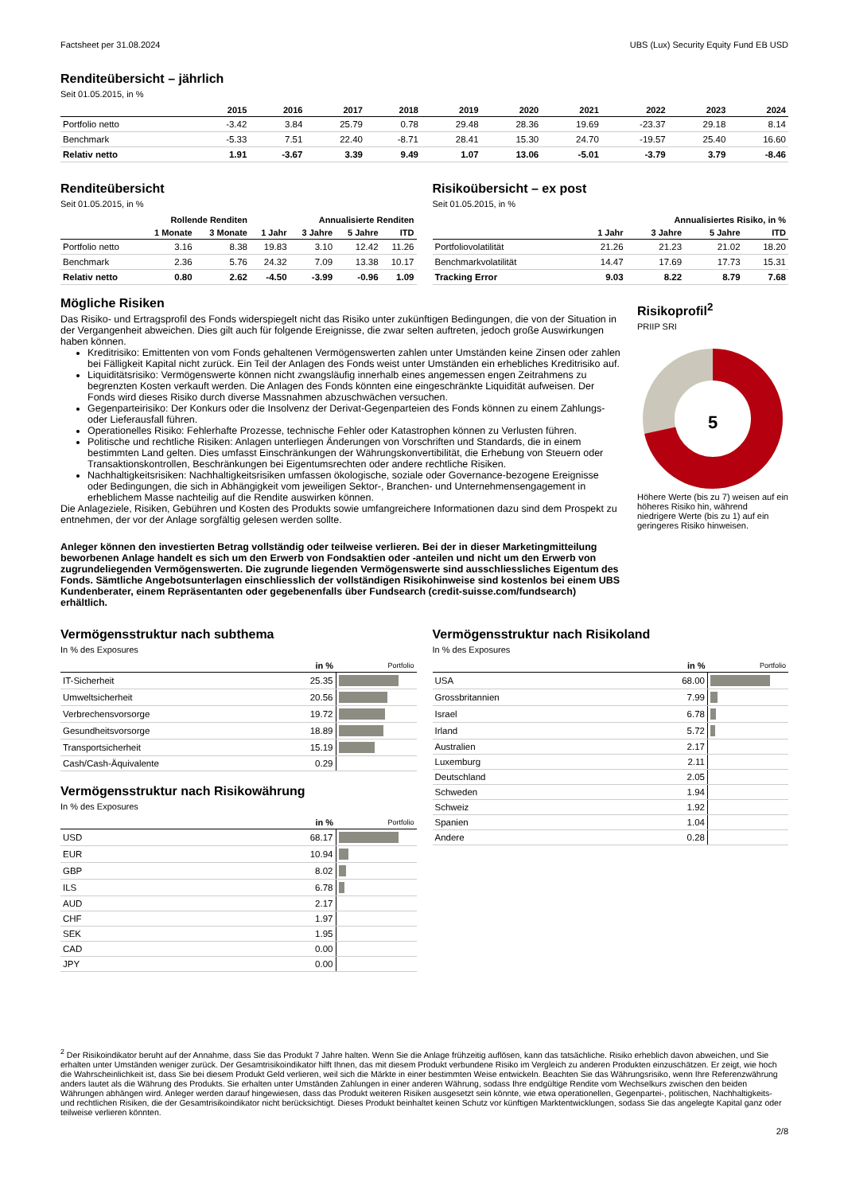Factsheet per 31.08.2024 UBS (Lux) Security Equity Fund EB USD
Renditeübersicht – jährlich
Seit 01.05.2015, in %
| | 2015 | 2016 | 2017 | 2018 | 2019 | 2020 | 2021 | 2022 | 2023 | 2024 |
| --- | --- | --- | --- | --- | --- | --- | --- | --- | --- | --- |
| Portfolio netto | -3.42 | 3.84 | 25.79 | 0.78 | 29.48 | 28.36 | 19.69 | -23.37 | 29.18 | 8.14 |
| Benchmark | -5.33 | 7.51 | 22.40 | -8.71 | 28.41 | 15.30 | 24.70 | -19.57 | 25.40 | 16.60 |
| Relativ netto | 1.91 | -3.67 | 3.39 | 9.49 | 1.07 | 13.06 | -5.01 | -3.79 | 3.79 | -8.46 |
Renditeübersicht
Seit 01.05.2015, in %
| | Rollende Renditen | | Annualisierte Renditen | | | |
| --- | --- | --- | --- | --- | --- | --- |
| | 1 Monate | 3 Monate | 1 Jahr | 3 Jahre | 5 Jahre | ITD |
| Portfolio netto | 3.16 | 8.38 | 19.83 | 3.10 | 12.42 | 11.26 |
| Benchmark | 2.36 | 5.76 | 24.32 | 7.09 | 13.38 | 10.17 |
| Relativ netto | 0.80 | 2.62 | -4.50 | -3.99 | -0.96 | 1.09 |
Risikoübersicht – ex post
Seit 01.05.2015, in %
| | Annualisiertes Risiko, in % | | | |
| --- | --- | --- | --- | --- |
| | 1 Jahr | 3 Jahre | 5 Jahre | ITD |
| Portfoliovolatilität | 21.26 | 21.23 | 21.02 | 18.20 |
| Benchmarkvolatilität | 14.47 | 17.69 | 17.73 | 15.31 |
| Tracking Error | 9.03 | 8.22 | 8.79 | 7.68 |
Mögliche Risiken
Das Risiko- und Ertragsprofil des Fonds widerspiegelt nicht das Risiko unter zukünftigen Bedingungen, die von der Situation in der Vergangenheit abweichen. Dies gilt auch für folgende Ereignisse, die zwar selten auftreten, jedoch große Auswirkungen haben können.
Kreditrisiko: Emittenten von vom Fonds gehaltenen Vermögenswerten zahlen unter Umständen keine Zinsen oder zahlen bei Fälligkeit Kapital nicht zurück. Ein Teil der Anlagen des Fonds weist unter Umständen ein erhebliches Kreditrisiko auf.
Liquiditätsrisiko: Vermögenswerte können nicht zwangsläufig innerhalb eines angemessen engen Zeitrahmens zu begrenzten Kosten verkauft werden. Die Anlagen des Fonds könnten eine eingeschränkte Liquidität aufweisen. Der Fonds wird dieses Risiko durch diverse Massnahmen abzuschwächen versuchen.
Gegenparteirisiko: Der Konkurs oder die Insolvenz der Derivat-Gegenparteien des Fonds können zu einem Zahlungs- oder Lieferausfall führen.
Operationelles Risiko: Fehlerhafte Prozesse, technische Fehler oder Katastrophen können zu Verlusten führen.
Politische und rechtliche Risiken: Anlagen unterliegen Änderungen von Vorschriften und Standards, die in einem bestimmten Land gelten. Dies umfasst Einschränkungen der Währungskonvertibilität, die Erhebung von Steuern oder Transaktionskontrollen, Beschränkungen bei Eigentumsrechten oder andere rechtliche Risiken.
Nachhaltigkeitsrisiken: Nachhaltigkeitsrisiken umfassen ökologische, soziale oder Governance-bezogene Ereignisse oder Bedingungen, die sich in Abhängigkeit vom jeweiligen Sektor-, Branchen- und Unternehmensengagement in erheblichem Masse nachteilig auf die Rendite auswirken können.
Die Anlageziele, Risiken, Gebühren und Kosten des Produkts sowie umfangreichere Informationen dazu sind dem Prospekt zu entnehmen, der vor der Anlage sorgfältig gelesen werden sollte.
Anleger können den investierten Betrag vollständig oder teilweise verlieren. Bei der in dieser Marketingmitteilung beworbenen Anlage handelt es sich um den Erwerb von Fondsaktien oder -anteilen und nicht um den Erwerb von zugrundeliegenden Vermögenswerten. Die zugrunde liegenden Vermögenswerte sind ausschliessliches Eigentum des Fonds. Sämtliche Angebotsunterlagen einschliesslich der vollständigen Risikohinweise sind kostenlos bei einem UBS Kundenberater, einem Repräsentanten oder gegebenenfalls über Fundsearch (credit-suisse.com/fundsearch) erhältlich.
Risikoprofil<sup>2</sup>
PRIIP SRI
5
Höhere Werte (bis zu 7) weisen auf ein höheres Risiko hin, während niedrigere Werte (bis zu 1) auf ein geringeres Risiko hinweisen.
Vermögensstruktur nach subthema
In % des Exposures
| | in % | Portfolio |
| --- | --- | --- |
| IT-Sicherheit | 25.35 | |
| Umweltsicherheit | 20.56 | |
| Verbrechensvorsorge | 19.72 | |
| Gesundheitsvorsorge | 18.89 | |
| Transportsicherheit | 15.19 | |
| Cash/Cash-Äquivalente | 0.29 | |
Vermögensstruktur nach Risikowährung
In % des Exposures
| | in % | Portfolio |
| --- | --- | --- |
| USD | 68.17 | |
| EUR | 10.94 | |
| GBP | 8.02 | |
| ILS | 6.78 | |
| AUD | 2.17 | |
| CHF | 1.97 | |
| SEK | 1.95 | |
| CAD | 0.00 | |
| JPY | 0.00 | |
Vermögensstruktur nach Risikoland
In % des Exposures
| | in % | Portfolio |
| --- | --- | --- |
| USA | 68.00 | |
| Grossbritannien | 7.99 | |
| Israel | 6.78 | |
| Irland | 5.72 | |
| Australien | 2.17 | |
| Luxemburg | 2.11 | |
| Deutschland | 2.05 | |
| Schweden | 1.94 | |
| Schweiz | 1.92 | |
| Spanien | 1.04 | |
| Andere | 0.28 | |
<sup>2</sup> Der Risikoindikator beruht auf der Annahme, dass Sie das Produkt 7 Jahre halten. Wenn Sie die Anlage frühzeitig auflösen, kann das tatsächliche. Risiko erheblich davon abweichen, und Sie erhalten unter Umständen weniger zurück. Der Gesamtrisikoindikator hilft Ihnen, das mit diesem Produkt verbundene Risiko im Vergleich zu anderen Produkten einzuschätzen. Er zeigt, wie hoch die Wahrscheinlichkeit ist, dass Sie bei diesem Produkt Geld verlieren, weil sich die Märkte in einer bestimmten Weise entwickeln. Beachten Sie das Währungsrisiko, wenn Ihre Referenzwährung anders lautet als die Währung des Produkts. Sie erhalten unter Umständen Zahlungen in einer anderen Währung, sodass Ihre endgültige Rendite vom Wechselkurs zwischen den beiden Währungen abhängen wird. Anleger werden darauf hingewiesen, dass das Produkt weiteren Risiken ausgesetzt sein könnte, wie etwa operationellen, Gegenpartei-, politischen, Nachhaltigkeits- und rechtlichen Risiken, die der Gesamtrisikoindikator nicht berücksichtigt. Dieses Produkt beinhaltet keinen Schutz vor künftigen Marktentwicklungen, sodass Sie das angelegte Kapital ganz oder teilweise verlieren könnten.
2/8